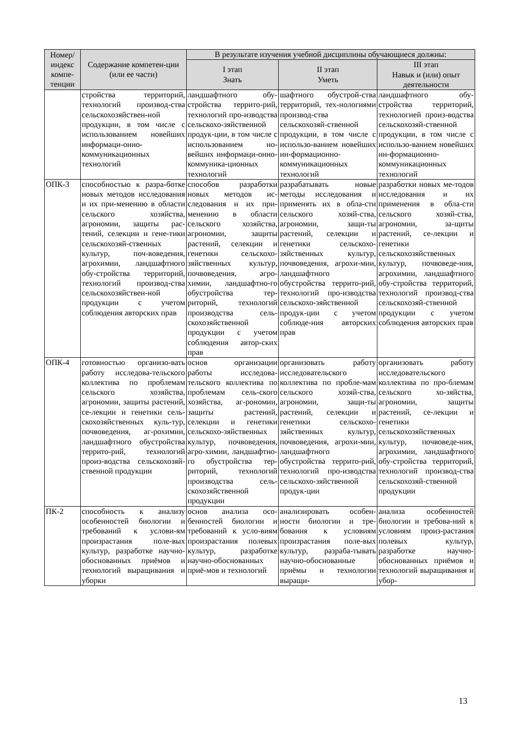| Номер/ индекс компе-тенции | Содержание компетен-ции (или ее части) | В результате изучения учебной дисциплины обучающиеся должны: | | |
| --- | --- | --- | --- | --- |
| | | I этап Знать | II этап Уметь | III этап Навык и (или) опыт деятельности |
| | стройства территорий, технологий производ-ства сельскохозяйствен-ной продукции, в том числе с использованием новейших информаци-онно-коммуникационных технологий | ландшафтного обу-стройства террито-рий, технологий про-изводства сельскохо-зяйственной продук-ции, в том числе с использованием но-вейших информаци-онно-коммуника-ционных технологий | шафтного обустрой-ства территорий, тех-нологиями производ-ства сельскохозяй-ственной продукции, в том числе с использо-ванием новейших ин-формационно-коммуникационных технологий | ландшафтного обу-стройства территорий, технологией произ-водства сельскохозяй-ственной продукции, в том числе с использо-ванием новейших ин-формационно-коммуникационных технологий |
| ОПК-3 | способностью к разра-ботке новых методов исследования и их при-менению в области сельского хозяйства, агрономии, защиты рас-тений, селекции и гене-тики сельскохозяй-ственных культур, поч-воведения, агрохимии, ландшафтного обу-стройства территорий, технологий производ-ства сельскохозяйствен-ной продукции с учетом соблюдения авторских прав | способов разработки новых методов ис-следования и их при-менению в области сельского хозяйства, агрономии, защиты растений, селекции и генетики сельскохо-зяйственных культур, почвоведения, агро-химии, ландшафтно-го обустройства тер-риторий, технологий производства сель-скохозяйственной продукции с учетом соблюдения автор-ских прав | разрабатывать новые методы исследования и применять их в обла-сти сельского хозяй-ства, агрономии, защи-ты растений, селекции и генетики сельскохо-зяйственных культур, почвоведения, агрохи-мии, ландшафтного обустройства террито-рий, технологий про-изводства сельскохо-зяйственной продук-ции с учетом соблюде-ния авторских прав | разработки новых ме-тодов исследования и их применения в обла-сти сельского хозяй-ства, агрономии, за-щиты растений, се-лекции и генетики сельскохозяйственных культур, почвоведе-ния, агрохимии, ландшафтного обу-стройства территорий, технологий производ-ства сельскохозяй-ственной продукции с учетом соблюдения авторских прав |
| ОПК-4 | готовностью организо-вать работу исследова-тельского коллектива по проблемам сельского хозяйства, агрономии, защиты растений, се-лекции и генетики сель-скохозяйственных куль-тур, почвоведения, аг-рохимии, ландшафтного обустройства террито-рий, технологий произ-водства сельскохозяй-ственной продукции | основ организации работы исследова-тельского коллектива по проблемам сель-ского хозяйства, аг-рономии, защиты растений, селекции и генетики сельскохо-зяйственных культур, почвоведения, агро-химии, ландшафтно-го обустройства тер-риторий, технологий производства сель-скохозяйственной продукции | организовать работу исследовательского коллектива по пробле-мам сельского хозяй-ства, агрономии, защи-ты растений, селекции и генетики сельскохо-зяйственных культур, почвоведения, агрохи-мии, ландшафтного обустройства террито-рий, технологий про-изводства сельскохо-зяйственной продук-ции | организовать работу исследовательского коллектива по про-блемам сельского хо-зяйства, агрономии, защиты растений, се-лекции и генетики сельскохозяйственных культур, почвоведе-ния, агрохимии, ландшафтного обу-стройства территорий, технологий производ-ства сельскохозяй-ственной продукции |
| ПК-2 | способность к анализу особенностей биологии и требований к услови-ям произрастания поле-вых культур, разработке научно-обоснованных приёмов и технологий выращивания и уборки | основ анализа осо-бенностей биологии и требований к усло-виям произрастания полевых культур, разработке научно-обоснованных приё-мов и технологий | анализировать особен-ности биологии и тре-бования к условиям произрастания поле-вых культур, разраба-тывать научно-обоснованные приёмы и технологии выращи- | анализа особенностей биологии и требова-ний к условиям произ-растания полевых культур, разработке научно-обоснованных приёмов и технологий выращивания и убор- |
13